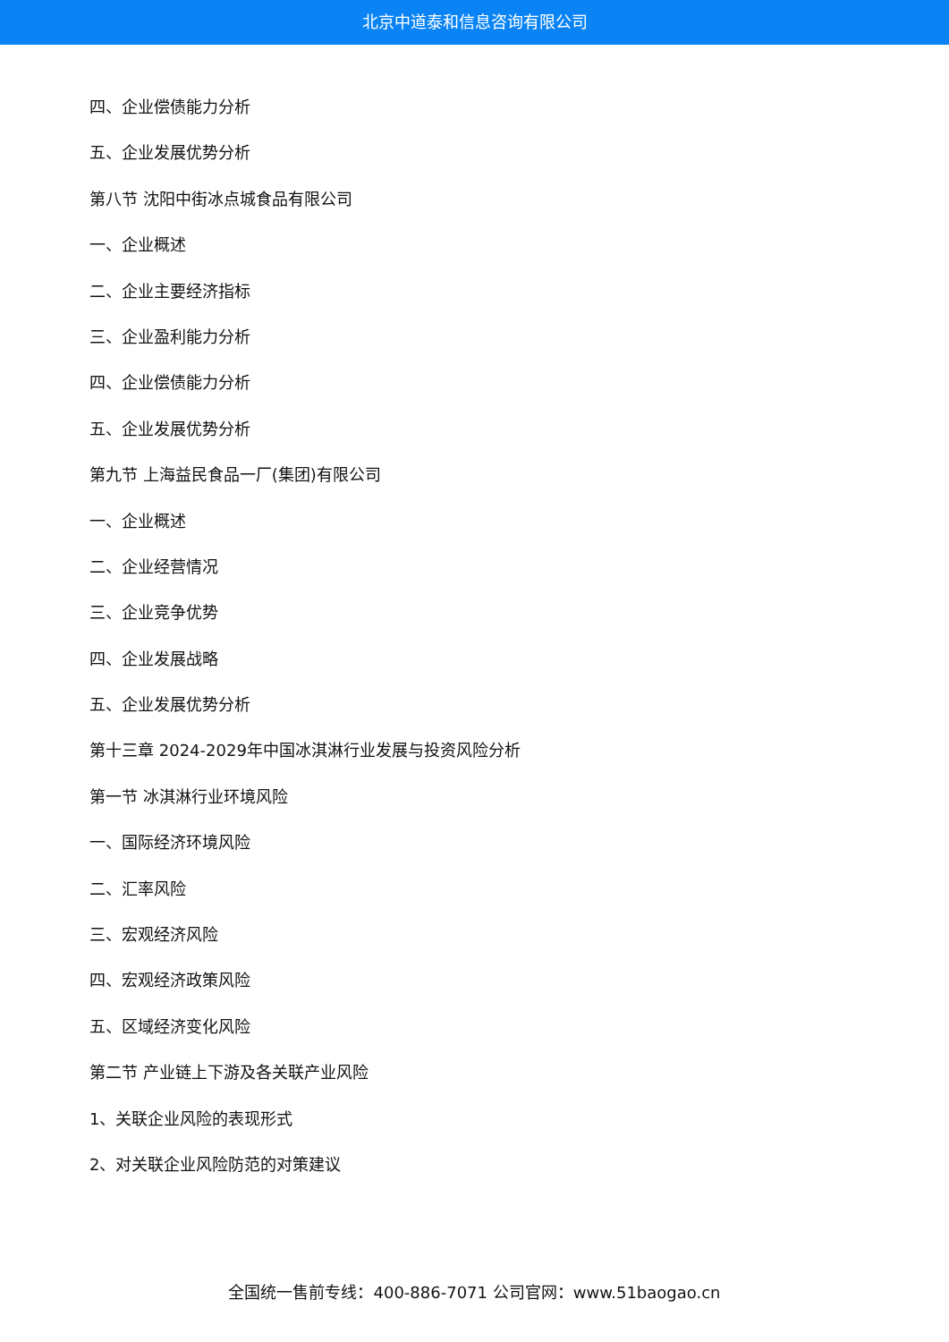北京中道泰和信息咨询有限公司
四、企业偿债能力分析
五、企业发展优势分析
第八节 沈阳中街冰点城食品有限公司
一、企业概述
二、企业主要经济指标
三、企业盈利能力分析
四、企业偿债能力分析
五、企业发展优势分析
第九节 上海益民食品一厂(集团)有限公司
一、企业概述
二、企业经营情况
三、企业竞争优势
四、企业发展战略
五、企业发展优势分析
第十三章 2024-2029年中国冰淇淋行业发展与投资风险分析
第一节 冰淇淋行业环境风险
一、国际经济环境风险
二、汇率风险
三、宏观经济风险
四、宏观经济政策风险
五、区域经济变化风险
第二节 产业链上下游及各关联产业风险
1、关联企业风险的表现形式
2、对关联企业风险防范的对策建议
全国统一售前专线：400-886-7071 公司官网：www.51baogao.cn